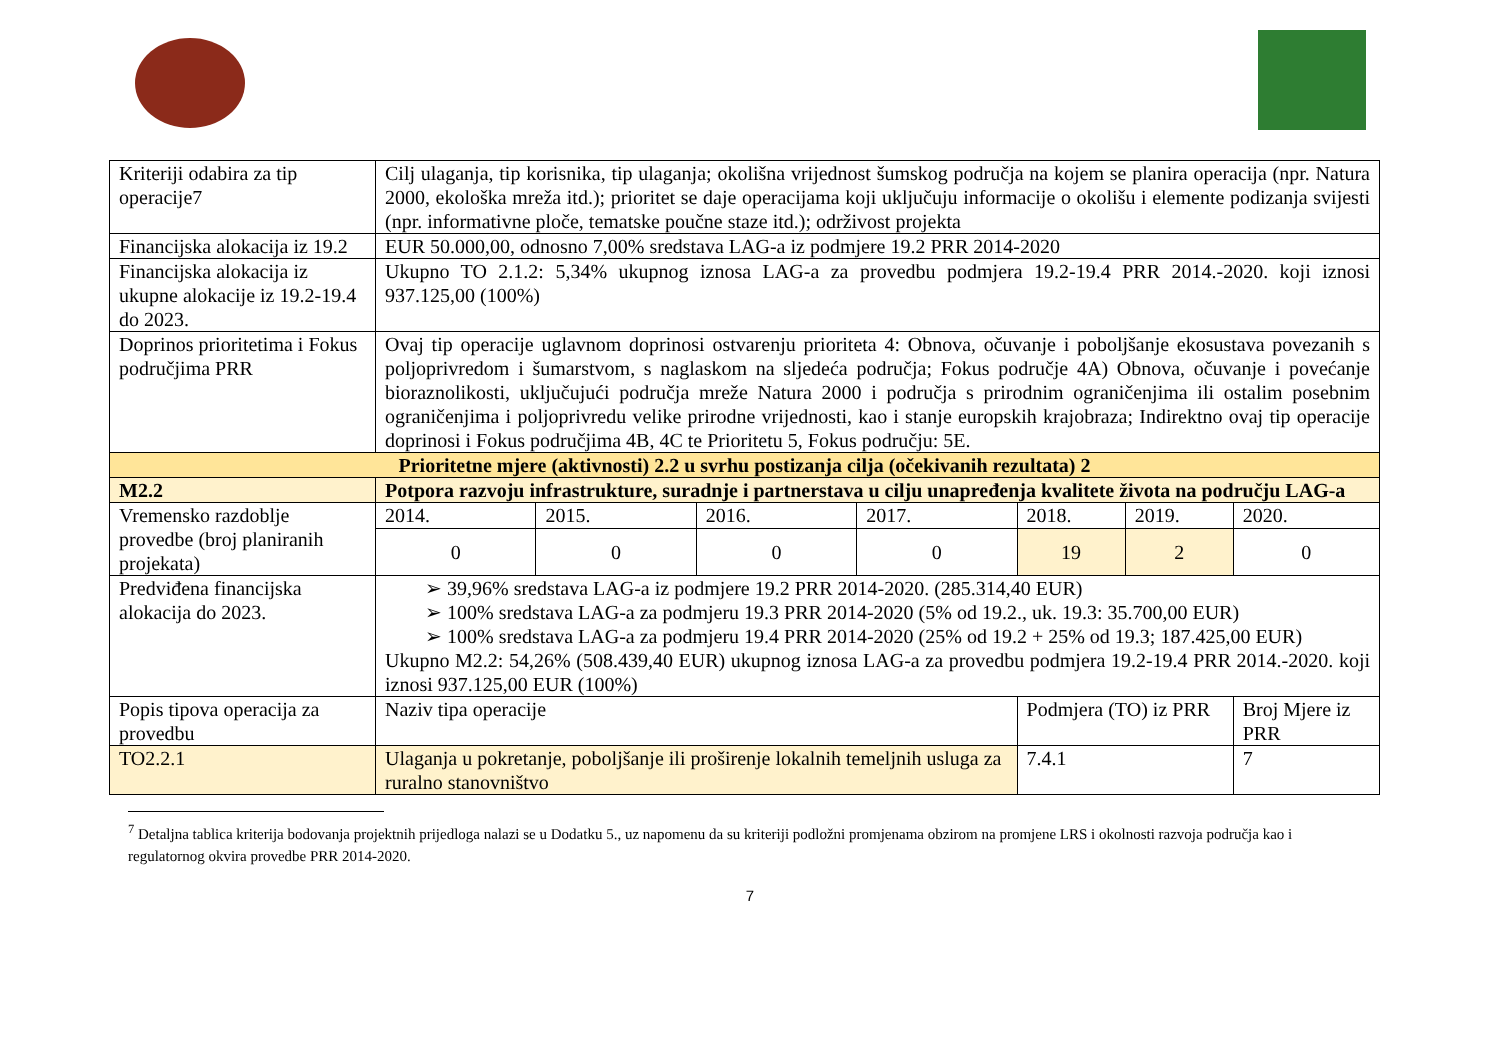| Kriteriji odabira za tip operacije7 | Cilj ulaganja, tip korisnika, tip ulaganja; okolišna vrijednost šumskog područja na kojem se planira operacija (npr. Natura 2000, ekološka mreža itd.); prioritet se daje operacijama koji uključuju informacije o okolišu i elemente podizanja svijesti (npr. informativne ploče, tematske poučne staze itd.); održivost projekta | | | | | | |
| Financijska alokacija iz 19.2 | EUR 50.000,00, odnosno 7,00% sredstava LAG-a iz podmjere 19.2 PRR 2014-2020 | | | | | | |
| Financijska alokacija iz ukupne alokacije iz 19.2-19.4 do 2023. | Ukupno TO 2.1.2: 5,34% ukupnog iznosa LAG-a za provedbu podmjera 19.2-19.4 PRR 2014.-2020. koji iznosi 937.125,00 (100%) | | | | | | |
| Doprinos prioritetima i Fokus područjima PRR | Ovaj tip operacije uglavnom doprinosi ostvarenju prioriteta 4: Obnova, očuvanje i poboljšanje ekosustava povezanih s poljoprivredom i šumarstvom, s naglaskom na sljedeća područja; Fokus područje 4A) Obnova, očuvanje i povećanje bioraznolikosti, uključujući područja mreže Natura 2000 i područja s prirodnim ograničenjima ili ostalim posebnim ograničenjima i poljoprivredu velike prirodne vrijednosti, kao i stanje europskih krajobraza; Indirektno ovaj tip operacije doprinosi i Fokus područjima 4B, 4C te Prioritetu 5, Fokus području: 5E. | | | | | | |
| Prioritetne mjere (aktivnosti) 2.2 u svrhu postizanja cilja (očekivanih rezultata) 2 | | | | | | | |
| M2.2 | Potpora razvoju infrastrukture, suradnje i partnerstava u cilju unapređenja kvalitete života na području LAG-a | | | | | | |
| Vremensko razdoblje provedbe (broj planiranih projekata) | 2014. | 2015. | 2016. | 2017. | 2018. | 2019. | 2020. |
| | 0 | 0 | 0 | 0 | 19 | 2 | 0 |
| Predviđena financijska alokacija do 2023. | ➢ 39,96% sredstava LAG-a iz podmjere 19.2 PRR 2014-2020. (285.314,40 EUR) ➢ 100% sredstava LAG-a za podmjeru 19.3 PRR 2014-2020 (5% od 19.2., uk. 19.3: 35.700,00 EUR) ➢ 100% sredstava LAG-a za podmjeru 19.4 PRR 2014-2020 (25% od 19.2 + 25% od 19.3; 187.425,00 EUR) Ukupno M2.2: 54,26% (508.439,40 EUR) ukupnog iznosa LAG-a za provedbu podmjera 19.2-19.4 PRR 2014.-2020. koji iznosi 937.125,00 EUR (100%) | | | | | | |
| Popis tipova operacija za provedbu | Naziv tipa operacije | | | | Podmjera (TO) iz PRR | | Broj Mjere iz PRR |
| TO2.2.1 | Ulaganja u pokretanje, poboljšanje ili proširenje lokalnih temeljnih usluga za ruralno stanovništvo | | | | 7.4.1 | | 7 |
<sup>7</sup> Detaljna tablica kriterija bodovanja projektnih prijedloga nalazi se u Dodatku 5., uz napomenu da su kriteriji podložni promjenama obzirom na promjene LRS i okolnosti razvoja područja kao i regulatornog okvira provedbe PRR 2014-2020.
7